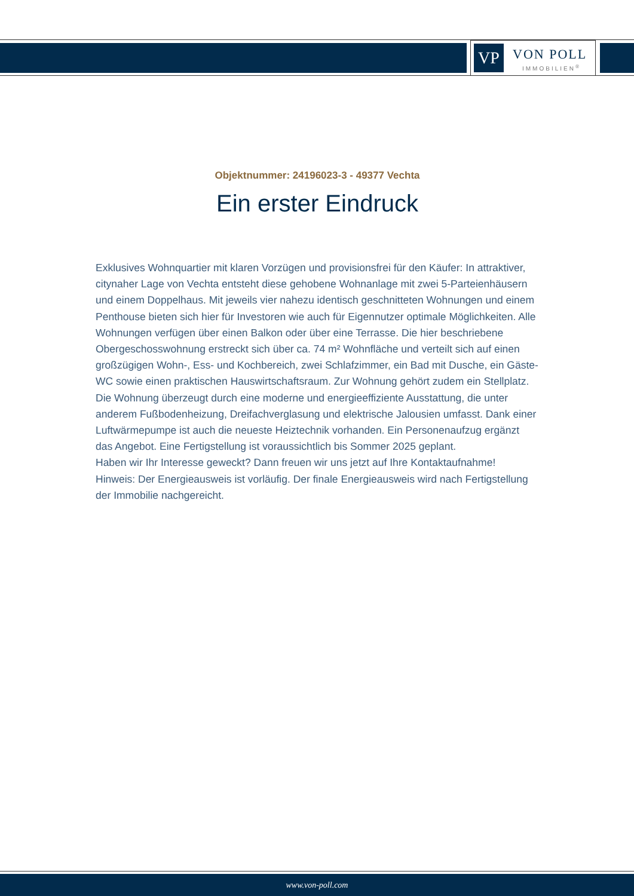VP VON POLL
IMMOBILIEN<sup>®</sup>
Objektnummer: 24196023-3 - 49377 Vechta
Ein erster Eindruck
Exklusives Wohnquartier mit klaren Vorzügen und provisionsfrei für den Käufer: In attraktiver, citynaher Lage von Vechta entsteht diese gehobene Wohnanlage mit zwei 5-Parteienhäusern und einem Doppelhaus. Mit jeweils vier nahezu identisch geschnitteten Wohnungen und einem Penthouse bieten sich hier für Investoren wie auch für Eigennutzer optimale Möglichkeiten. Alle Wohnungen verfügen über einen Balkon oder über eine Terrasse. Die hier beschriebene Obergeschosswohnung erstreckt sich über ca. 74 m² Wohnfläche und verteilt sich auf einen großzügigen Wohn-, Ess- und Kochbereich, zwei Schlafzimmer, ein Bad mit Dusche, ein Gäste-WC sowie einen praktischen Hauswirtschaftsraum. Zur Wohnung gehört zudem ein Stellplatz. Die Wohnung überzeugt durch eine moderne und energieeffiziente Ausstattung, die unter anderem Fußbodenheizung, Dreifachverglasung und elektrische Jalousien umfasst. Dank einer Luftwärmepumpe ist auch die neueste Heiztechnik vorhanden. Ein Personenaufzug ergänzt das Angebot. Eine Fertigstellung ist voraussichtlich bis Sommer 2025 geplant.
Haben wir Ihr Interesse geweckt? Dann freuen wir uns jetzt auf Ihre Kontaktaufnahme!
Hinweis: Der Energieausweis ist vorläufig. Der finale Energieausweis wird nach Fertigstellung der Immobilie nachgereicht.
www.von-poll.com